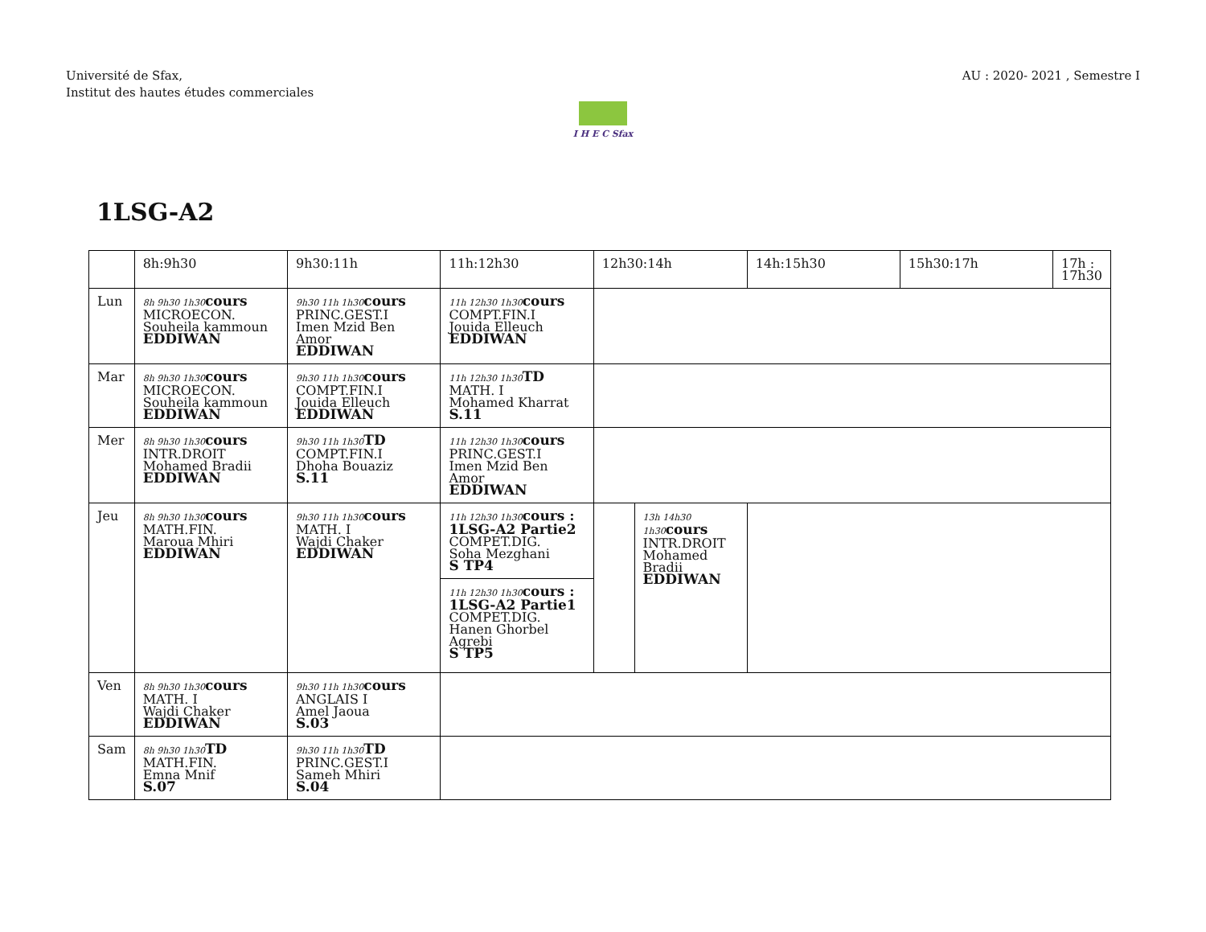Université de Sfax,
Institut des hautes études commerciales
AU : 2020- 2021 , Semestre I
I H E C Sfax
1LSG-A2
| | 8h:9h30 | 9h30:11h | 11h:12h30 | 12h30:14h | 14h:15h30 | 15h30:17h | 17h : 17h30 |
| Lun | 8h 9h30 1h30 cours MICROECON. Souheila kammoun EDDIWAN | 9h30 11h 1h30 cours PRINC.GEST.I Imen Mzid Ben Amor EDDIWAN | 11h 12h30 1h30 cours COMPT.FIN.I Jouida Elleuch EDDIWAN | | | | |
| Mar | 8h 9h30 1h30 cours MICROECON. Souheila kammoun EDDIWAN | 9h30 11h 1h30 cours COMPT.FIN.I Jouida Elleuch EDDIWAN | 11h 12h30 1h30 TD MATH. I Mohamed Kharrat S.11 | | | | |
| Mer | 8h 9h30 1h30 cours INTR.DROIT Mohamed Bradii EDDIWAN | 9h30 11h 1h30 TD COMPT.FIN.I Dhoha Bouaziz S.11 | 11h 12h30 1h30 cours PRINC.GEST.I Imen Mzid Ben Amor EDDIWAN | | | | |
| Jeu | 8h 9h30 1h30 cours MATH.FIN. Maroua Mhiri EDDIWAN | 9h30 11h 1h30 cours MATH. I Wajdi Chaker EDDIWAN | 11h 12h30 1h30 cours : 1LSG-A2 Partie2 COMPET.DIG. Soha Mezghani S TP4 11h 12h30 1h30 cours : 1LSG-A2 Partie1 COMPET.DIG. Hanen Ghorbel Agrebi S TP5 | 13h 14h30 1h30 cours INTR.DROIT Mohamed Bradii EDDIWAN | | | |
| Ven | 8h 9h30 1h30 cours MATH. I Wajdi Chaker EDDIWAN | 9h30 11h 1h30 cours ANGLAIS I Amel Jaoua S.03 | | | | | |
| Sam | 8h 9h30 1h30 TD MATH.FIN. Emna Mnif S.07 | 9h30 11h 1h30 TD PRINC.GEST.I Sameh Mhiri S.04 | | | | | |